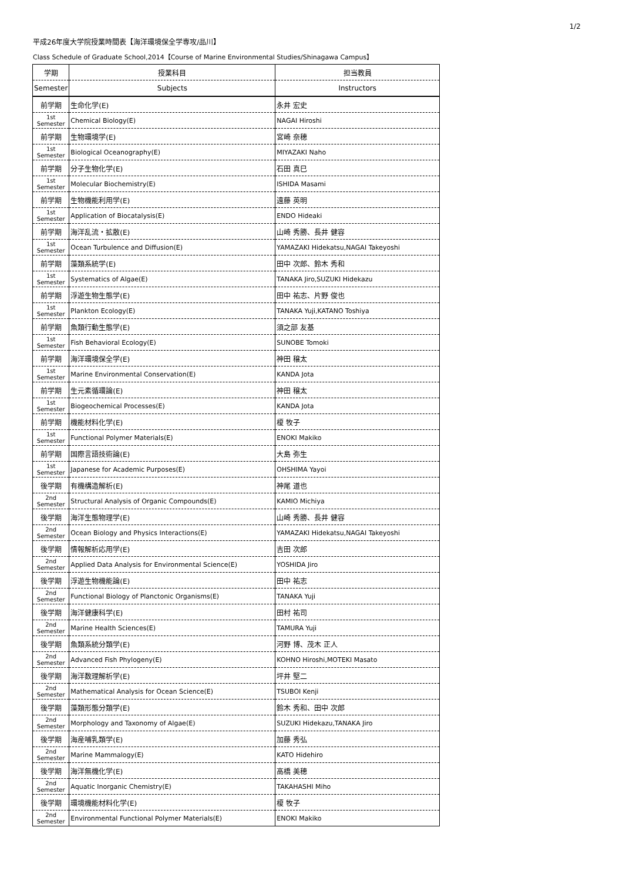1/2
平成26年度大学院授業時間表【海洋環境保全学専攻/品川】
Class Schedule of Graduate School,2014【Course of Marine Environmental Studies/Shinagawa Campus】
| 学期 | 授業科目 | 担当教員 |
| --- | --- | --- |
| Semester | Subjects | Instructors |
| 前学期 | 生命化学(E) | 永井 宏史 |
| 1st Semester | Chemical Biology(E) | NAGAI Hiroshi |
| 前学期 | 生物環境学(E) | 宮崎 奈穂 |
| 1st Semester | Biological Oceanography(E) | MIYAZAKI Naho |
| 前学期 | 分子生物化学(E) | 石田 真巳 |
| 1st Semester | Molecular Biochemistry(E) | ISHIDA Masami |
| 前学期 | 生物機能利用学(E) | 遠藤 英明 |
| 1st Semester | Application of Biocatalysis(E) | ENDO Hideaki |
| 前学期 | 海洋乱流・拡散(E) | 山崎 秀勝、長井 健容 |
| 1st Semester | Ocean Turbulence and Diffusion(E) | YAMAZAKI Hidekatsu,NAGAI Takeyoshi |
| 前学期 | 藻類系統学(E) | 田中 次郎、鈴木 秀和 |
| 1st Semester | Systematics of Algae(E) | TANAKA Jiro,SUZUKI Hidekazu |
| 前学期 | 浮遊生物生態学(E) | 田中 祐志、片野 俊也 |
| 1st Semester | Plankton Ecology(E) | TANAKA Yuji,KATANO Toshiya |
| 前学期 | 魚類行動生態学(E) | 須之部 友基 |
| 1st Semester | Fish Behavioral Ecology(E) | SUNOBE Tomoki |
| 前学期 | 海洋環境保全学(E) | 神田 穣太 |
| 1st Semester | Marine Environmental Conservation(E) | KANDA Jota |
| 前学期 | 生元素循環論(E) | 神田 穣太 |
| 1st Semester | Biogeochemical Processes(E) | KANDA Jota |
| 前学期 | 機能材料化学(E) | 榎 牧子 |
| 1st Semester | Functional Polymer Materials(E) | ENOKI Makiko |
| 前学期 | 国際言語技術論(E) | 大島 弥生 |
| 1st Semester | Japanese for Academic Purposes(E) | OHSHIMA Yayoi |
| 後学期 | 有機構造解析(E) | 神尾 道也 |
| 2nd Semester | Structural Analysis of Organic Compounds(E) | KAMIO Michiya |
| 後学期 | 海洋生態物理学(E) | 山崎 秀勝、長井 健容 |
| 2nd Semester | Ocean Biology and Physics Interactions(E) | YAMAZAKI Hidekatsu,NAGAI Takeyoshi |
| 後学期 | 情報解析応用学(E) | 吉田 次郎 |
| 2nd Semester | Applied Data Analysis for Environmental Science(E) | YOSHIDA Jiro |
| 後学期 | 浮遊生物機能論(E) | 田中 祐志 |
| 2nd Semester | Functional Biology of Planctonic Organisms(E) | TANAKA Yuji |
| 後学期 | 海洋健康科学(E) | 田村 祐司 |
| 2nd Semester | Marine Health Sciences(E) | TAMURA Yuji |
| 後学期 | 魚類系統分類学(E) | 河野 博、茂木 正人 |
| 2nd Semester | Advanced Fish Phylogeny(E) | KOHNO Hiroshi,MOTEKI Masato |
| 後学期 | 海洋数理解析学(E) | 坪井 堅二 |
| 2nd Semester | Mathematical Analysis for Ocean Science(E) | TSUBOI Kenji |
| 後学期 | 藻類形態分類学(E) | 鈴木 秀和、田中 次郎 |
| 2nd Semester | Morphology and Taxonomy of Algae(E) | SUZUKI Hidekazu,TANAKA Jiro |
| 後学期 | 海産哺乳類学(E) | 加藤 秀弘 |
| 2nd Semester | Marine Mammalogy(E) | KATO Hidehiro |
| 後学期 | 海洋無機化学(E) | 高橋 美穂 |
| 2nd Semester | Aquatic Inorganic Chemistry(E) | TAKAHASHI Miho |
| 後学期 | 環境機能材料化学(E) | 榎 牧子 |
| 2nd Semester | Environmental Functional Polymer Materials(E) | ENOKI Makiko |